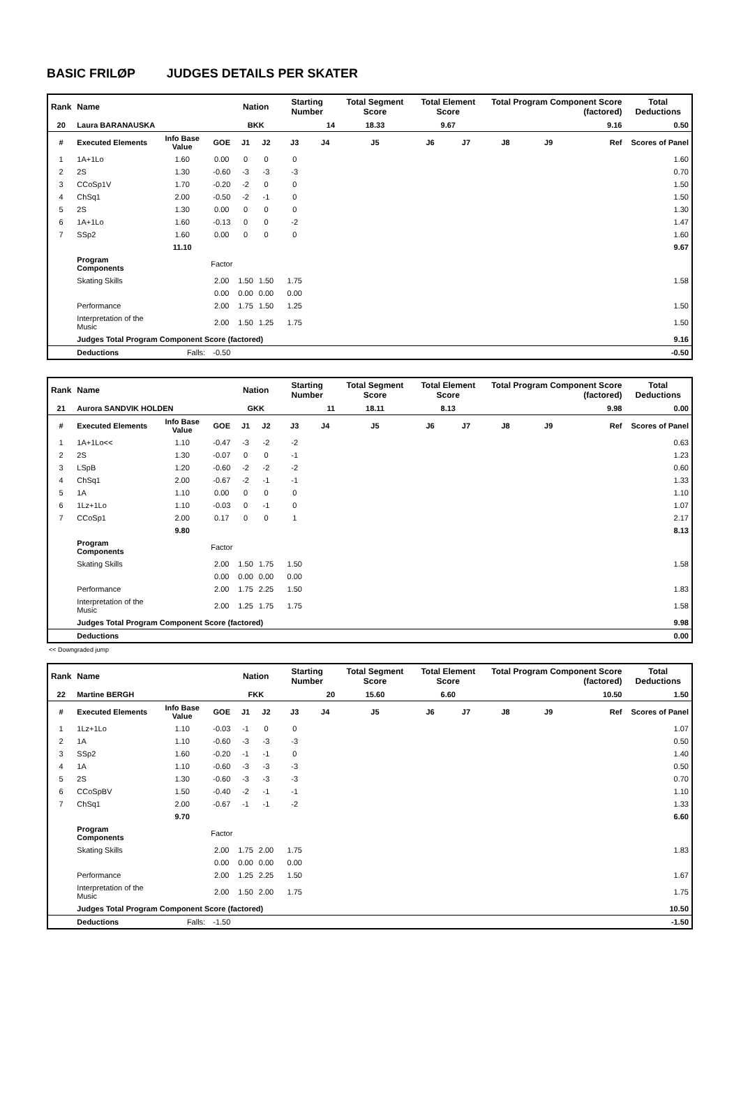BASIC FRILØP JUDGES DETAILS PER SKATER
| Rank | Name | | | Nation | | Starting Number | | Total Segment Score | Total Element Score | | Total Program Component Score (factored) | | | Total Deductions |
| --- | --- | --- | --- | --- | --- | --- | --- | --- | --- | --- | --- | --- | --- | --- |
| 20 | Laura BARANAUSKA | | | BKK | | 14 | | 18.33 | 9.67 | | 9.16 | | | 0.50 |
| # | Executed Elements | Info Base Value | GOE | J1 | J2 | J3 | J4 | J5 | J6 | J7 | J8 | J9 | Ref | Scores of Panel |
| 1 | 1A+1Lo | 1.60 | 0.00 | 0 | 0 | 0 | | | | | | | | 1.60 |
| 2 | 2S | 1.30 | -0.60 | -3 | -3 | -3 | | | | | | | | 0.70 |
| 3 | CCoSp1V | 1.70 | -0.20 | -2 | 0 | 0 | | | | | | | | 1.50 |
| 4 | ChSq1 | 2.00 | -0.50 | -2 | -1 | 0 | | | | | | | | 1.50 |
| 5 | 2S | 1.30 | 0.00 | 0 | 0 | 0 | | | | | | | | 1.30 |
| 6 | 1A+1Lo | 1.60 | -0.13 | 0 | 0 | -2 | | | | | | | | 1.47 |
| 7 | SSp2 | 1.60 | 0.00 | 0 | 0 | 0 | | | | | | | | 1.60 |
| | | 11.10 | | | | | | | | | | | | 9.67 |
| | Program Components | | Factor | | | | | | | | | | | |
| | Skating Skills | | 2.00 | 1.50 | 1.50 | 1.75 | | | | | | | | 1.58 |
| | | | 0.00 | 0.00 | 0.00 | 0.00 | | | | | | | | |
| | Performance | | 2.00 | 1.75 | 1.50 | 1.25 | | | | | | | | 1.50 |
| | Interpretation of the Music | | 2.00 | 1.50 | 1.25 | 1.75 | | | | | | | | 1.50 |
| | Judges Total Program Component Score (factored) | | | | | | | | | | | | | 9.16 |
| | Deductions | Falls: | -0.50 | | | | | | | | | | | -0.50 |
| Rank | Name | | | Nation | | Starting Number | | Total Segment Score | Total Element Score | | Total Program Component Score (factored) | | | Total Deductions |
| --- | --- | --- | --- | --- | --- | --- | --- | --- | --- | --- | --- | --- | --- | --- |
| 21 | Aurora SANDVIK HOLDEN | | | GKK | | 11 | | 18.11 | 8.13 | | 9.98 | | | 0.00 |
| # | Executed Elements | Info Base Value | GOE | J1 | J2 | J3 | J4 | J5 | J6 | J7 | J8 | J9 | Ref | Scores of Panel |
| 1 | 1A+1Lo<< | 1.10 | -0.47 | -3 | -2 | -2 | | | | | | | | 0.63 |
| 2 | 2S | 1.30 | -0.07 | 0 | 0 | -1 | | | | | | | | 1.23 |
| 3 | LSpB | 1.20 | -0.60 | -2 | -2 | -2 | | | | | | | | 0.60 |
| 4 | ChSq1 | 2.00 | -0.67 | -2 | -1 | -1 | | | | | | | | 1.33 |
| 5 | 1A | 1.10 | 0.00 | 0 | 0 | 0 | | | | | | | | 1.10 |
| 6 | 1Lz+1Lo | 1.10 | -0.03 | 0 | -1 | 0 | | | | | | | | 1.07 |
| 7 | CCoSp1 | 2.00 | 0.17 | 0 | 0 | 1 | | | | | | | | 2.17 |
| | | 9.80 | | | | | | | | | | | | 8.13 |
| | Program Components | | Factor | | | | | | | | | | | |
| | Skating Skills | | 2.00 | 1.50 | 1.75 | 1.50 | | | | | | | | 1.58 |
| | | | 0.00 | 0.00 | 0.00 | 0.00 | | | | | | | | |
| | Performance | | 2.00 | 1.75 | 2.25 | 1.50 | | | | | | | | 1.83 |
| | Interpretation of the Music | | 2.00 | 1.25 | 1.75 | 1.75 | | | | | | | | 1.58 |
| | Judges Total Program Component Score (factored) | | | | | | | | | | | | | 9.98 |
| | Deductions | | | | | | | | | | | | | 0.00 |
<< Downgraded jump
| Rank | Name | | | Nation | | Starting Number | | Total Segment Score | Total Element Score | | Total Program Component Score (factored) | | | Total Deductions |
| --- | --- | --- | --- | --- | --- | --- | --- | --- | --- | --- | --- | --- | --- | --- |
| 22 | Martine BERGH | | | FKK | | 20 | | 15.60 | 6.60 | | 10.50 | | | 1.50 |
| # | Executed Elements | Info Base Value | GOE | J1 | J2 | J3 | J4 | J5 | J6 | J7 | J8 | J9 | Ref | Scores of Panel |
| 1 | 1Lz+1Lo | 1.10 | -0.03 | -1 | 0 | 0 | | | | | | | | 1.07 |
| 2 | 1A | 1.10 | -0.60 | -3 | -3 | -3 | | | | | | | | 0.50 |
| 3 | SSp2 | 1.60 | -0.20 | -1 | -1 | 0 | | | | | | | | 1.40 |
| 4 | 1A | 1.10 | -0.60 | -3 | -3 | -3 | | | | | | | | 0.50 |
| 5 | 2S | 1.30 | -0.60 | -3 | -3 | -3 | | | | | | | | 0.70 |
| 6 | CCoSpBV | 1.50 | -0.40 | -2 | -1 | -1 | | | | | | | | 1.10 |
| 7 | ChSq1 | 2.00 | -0.67 | -1 | -1 | -2 | | | | | | | | 1.33 |
| | | 9.70 | | | | | | | | | | | | 6.60 |
| | Program Components | | Factor | | | | | | | | | | | |
| | Skating Skills | | 2.00 | 1.75 | 2.00 | 1.75 | | | | | | | | 1.83 |
| | | | 0.00 | 0.00 | 0.00 | 0.00 | | | | | | | | |
| | Performance | | 2.00 | 1.25 | 2.25 | 1.50 | | | | | | | | 1.67 |
| | Interpretation of the Music | | 2.00 | 1.50 | 2.00 | 1.75 | | | | | | | | 1.75 |
| | Judges Total Program Component Score (factored) | | | | | | | | | | | | | 10.50 |
| | Deductions | Falls: | -1.50 | | | | | | | | | | | -1.50 |